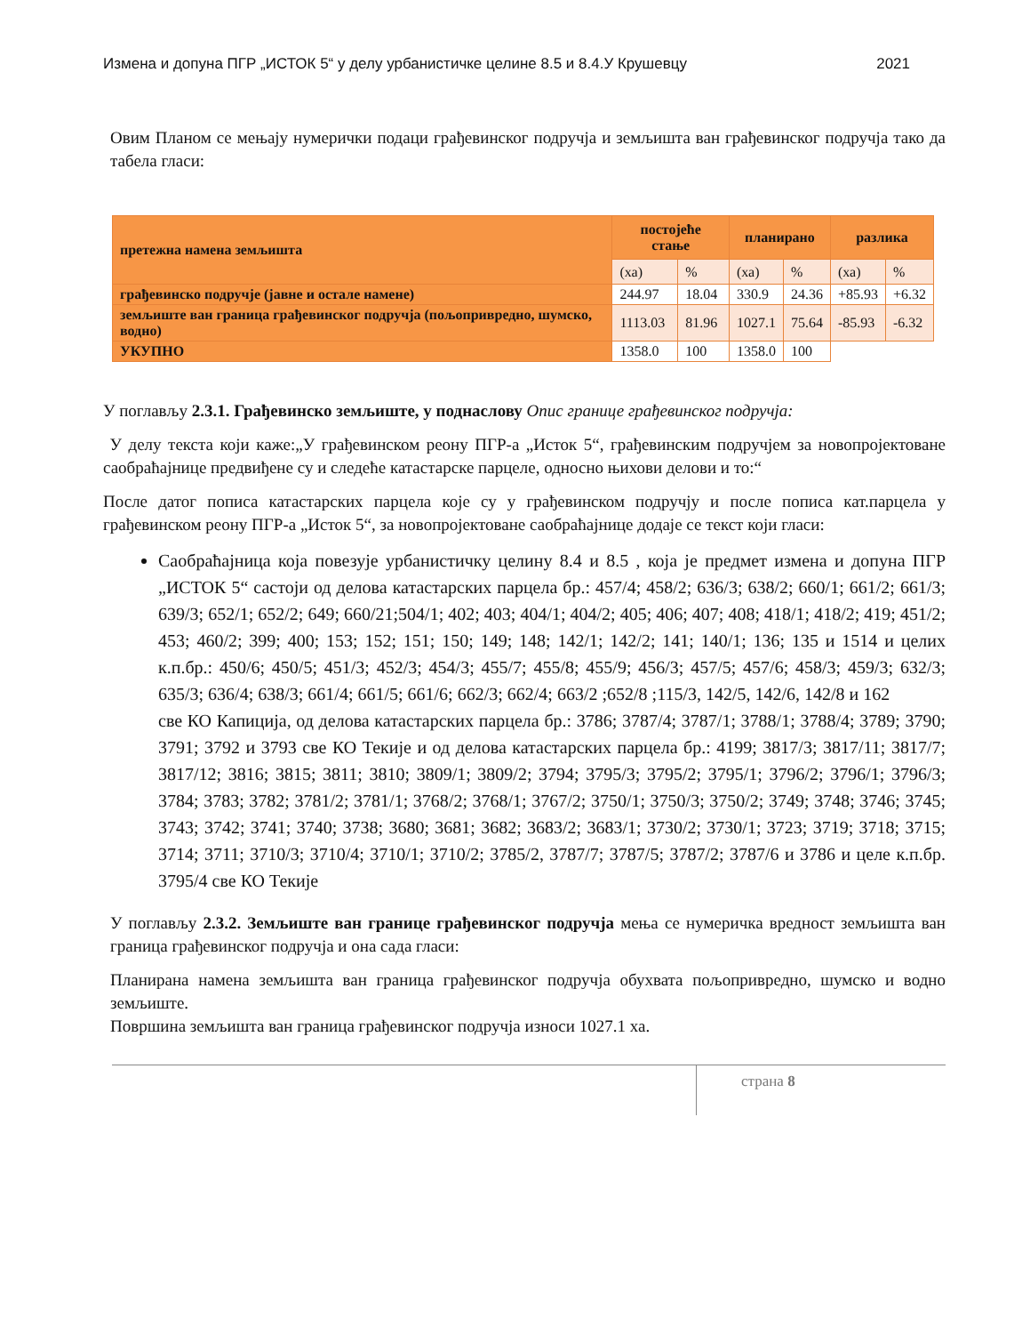Измена и допуна ПГР „ИСТОК 5“ у делу урбанистичке целине 8.5 и 8.4.У Крушевцу 2021
Овим Планом се мењају нумерички подаци грађевинског подручја и земљишта ван грађевинског подручја тако да табела гласи:
| претежна намена земљишта | постојеће стање | | планирано | | разлика | |
| --- | --- | --- | --- | --- | --- | --- |
| | (ха) | % | (ха) | % | (ха) | % |
| грађевинско подручје (јавне и остале намене) | 244.97 | 18.04 | 330.9 | 24.36 | +85.93 | +6.32 |
| земљиште ван граница грађевинског подручја (пољопривредно, шумско, водно) | 1113.03 | 81.96 | 1027.1 | 75.64 | -85.93 | -6.32 |
| УКУПНО | 1358.0 | 100 | 1358.0 | 100 | | |
У поглављу 2.3.1. Грађевинско земљиште, у поднаслову Опис границе грађевинског подручја:
У делу текста који каже:„У грађевинском реону ПГР-а „Исток 5“, грађевинским подручјем за новопројектоване саобраћајнице предвиђене су и следеће катастарске парцеле, односно њихови делови и то:“
После датог пописа катастарских парцела које су у грађевинском подручју и после пописа кат.парцела у грађевинском реону ПГР-а „Исток 5“, за новопројектоване саобраћајнице додаје се текст који гласи:
Саобраћајница која повезује урбанистичку целину 8.4 и 8.5 , која је предмет измена и допуна ПГР „ИСТОК 5“ састоји од делова катастарских парцела бр.: 457/4; 458/2; 636/3; 638/2; 660/1; 661/2; 661/3; 639/3; 652/1; 652/2; 649; 660/21;504/1; 402; 403; 404/1; 404/2; 405; 406; 407; 408; 418/1; 418/2; 419; 451/2; 453; 460/2; 399; 400; 153; 152; 151; 150; 149; 148; 142/1; 142/2; 141; 140/1; 136; 135 и 1514 и целих к.п.бр.: 450/6; 450/5; 451/3; 452/3; 454/3; 455/7; 455/8; 455/9; 456/3; 457/5; 457/6; 458/3; 459/3; 632/3; 635/3; 636/4; 638/3; 661/4; 661/5; 661/6; 662/3; 662/4; 663/2 ;652/8 ;115/3, 142/5, 142/6, 142/8 и 162
све КО Капиција, од делова катастарских парцела бр.: 3786; 3787/4; 3787/1; 3788/1; 3788/4; 3789; 3790; 3791; 3792 и 3793 све КО Текије и од делова катастарских парцела бр.: 4199; 3817/3; 3817/11; 3817/7; 3817/12; 3816; 3815; 3811; 3810; 3809/1; 3809/2; 3794; 3795/3; 3795/2; 3795/1; 3796/2; 3796/1; 3796/3; 3784; 3783; 3782; 3781/2; 3781/1; 3768/2; 3768/1; 3767/2; 3750/1; 3750/3; 3750/2; 3749; 3748; 3746; 3745; 3743; 3742; 3741; 3740; 3738; 3680; 3681; 3682; 3683/2; 3683/1; 3730/2; 3730/1; 3723; 3719; 3718; 3715; 3714; 3711; 3710/3; 3710/4; 3710/1; 3710/2; 3785/2, 3787/7; 3787/5; 3787/2; 3787/6 и 3786 и целе к.п.бр. 3795/4 све КО Текије
У поглављу 2.3.2. Земљиште ван границе грађевинског подручја мења се нумеричка вредност земљишта ван граница грађевинског подручја и она сада гласи:
Планирана намена земљишта ван граница грађевинског подручја обухвата пољопривредно, шумско и водно земљиште.
Површина земљишта ван граница грађевинског подручја износи 1027.1 ха.
страна 8